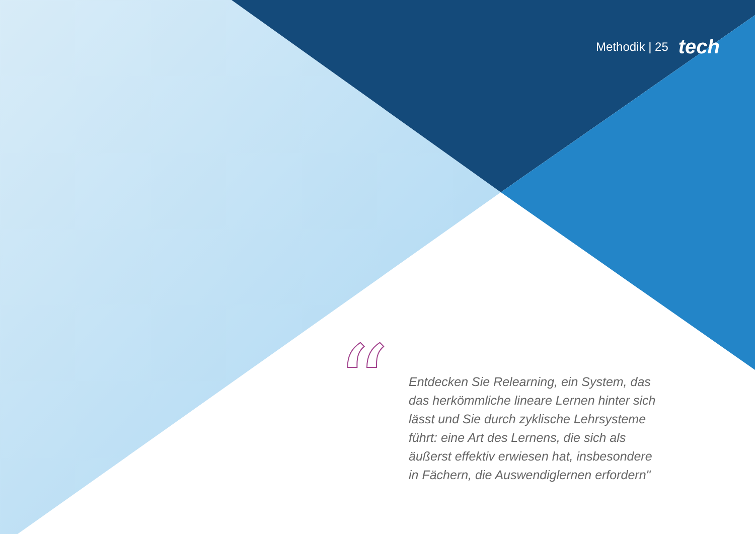Methodik | 25 tech
“
Entdecken Sie Relearning, ein System, das das herkömmliche lineare Lernen hinter sich lässt und Sie durch zyklische Lehrsysteme führt: eine Art des Lernens, die sich als äußerst effektiv erwiesen hat, insbesondere in Fächern, die Auswendiglernen erfordern"